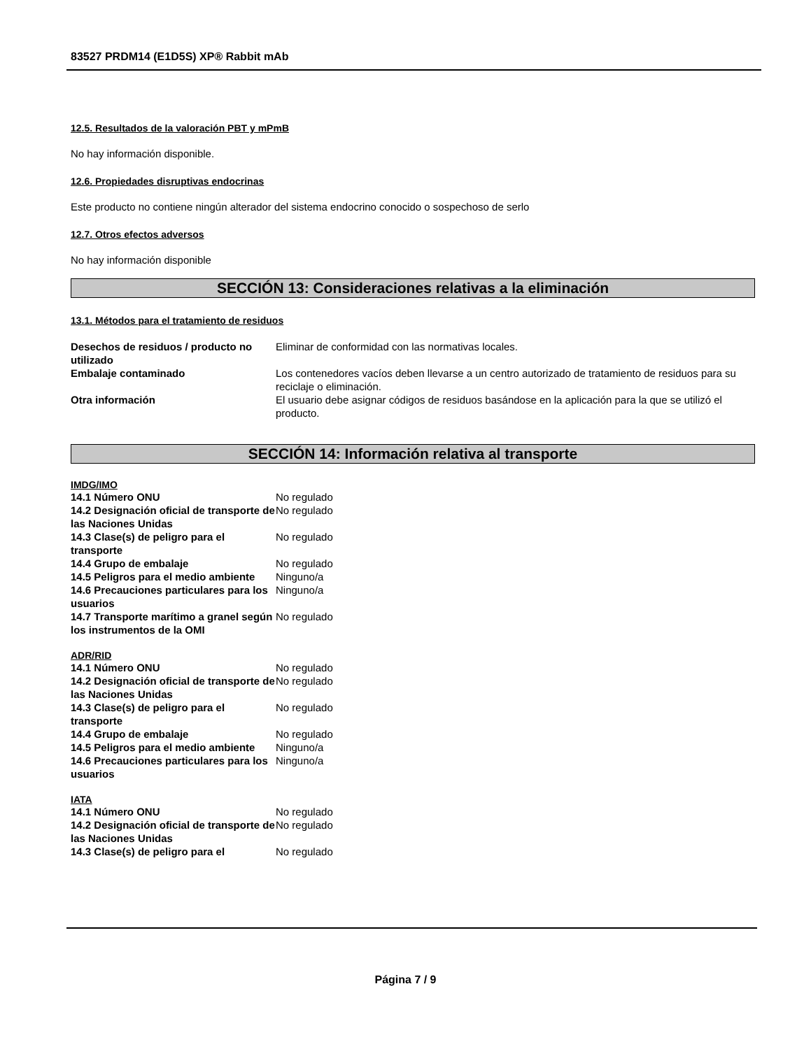83527 PRDM14 (E1D5S) XP® Rabbit mAb
12.5. Resultados de la valoración PBT y mPmB
No hay información disponible.
12.6. Propiedades disruptivas endocrinas
Este producto no contiene ningún alterador del sistema endocrino conocido o sospechoso de serlo
12.7. Otros efectos adversos
No hay información disponible
SECCIÓN 13: Consideraciones relativas a la eliminación
13.1. Métodos para el tratamiento de residuos
| Desechos de residuos / producto no utilizado | Eliminar de conformidad con las normativas locales. |
| Embalaje contaminado | Los contenedores vacíos deben llevarse a un centro autorizado de tratamiento de residuos para su reciclaje o eliminación. |
| Otra información | El usuario debe asignar códigos de residuos basándose en la aplicación para la que se utilizó el producto. |
SECCIÓN 14: Información relativa al transporte
IMDG/IMO
| 14.1 Número ONU | No regulado |
| 14.2 Designación oficial de transporte de las Naciones Unidas | No regulado |
| 14.3 Clase(s) de peligro para el transporte | No regulado |
| 14.4 Grupo de embalaje | No regulado |
| 14.5 Peligros para el medio ambiente | Ninguno/a |
| 14.6 Precauciones particulares para los usuarios | Ninguno/a |
| 14.7 Transporte marítimo a granel según los instrumentos de la OMI | No regulado |
ADR/RID
| 14.1 Número ONU | No regulado |
| 14.2 Designación oficial de transporte de las Naciones Unidas | No regulado |
| 14.3 Clase(s) de peligro para el transporte | No regulado |
| 14.4 Grupo de embalaje | No regulado |
| 14.5 Peligros para el medio ambiente | Ninguno/a |
| 14.6 Precauciones particulares para los usuarios | Ninguno/a |
IATA
| 14.1 Número ONU | No regulado |
| 14.2 Designación oficial de transporte de las Naciones Unidas | No regulado |
| 14.3 Clase(s) de peligro para el | No regulado |
Página 7 / 9